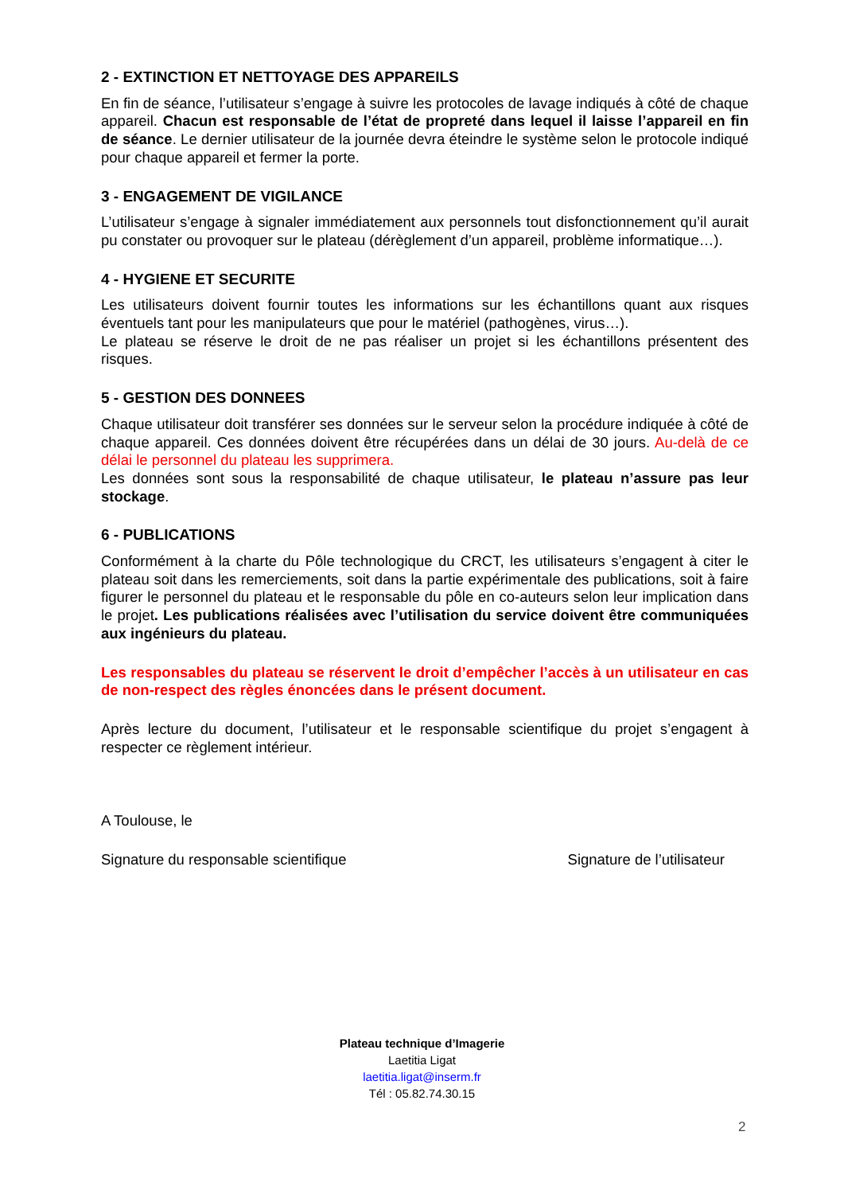2 - EXTINCTION ET NETTOYAGE DES APPAREILS
En fin de séance, l’utilisateur s’engage à suivre les protocoles de lavage indiqués à côté de chaque appareil. Chacun est responsable de l’état de propreté dans lequel il laisse l’appareil en fin de séance. Le dernier utilisateur de la journée devra éteindre le système selon le protocole indiqué pour chaque appareil et fermer la porte.
3 - ENGAGEMENT DE VIGILANCE
L’utilisateur s’engage à signaler immédiatement aux personnels tout disfonctionnement qu’il aurait pu constater ou provoquer sur le plateau (dérèglement d’un appareil, problème informatique…).
4 - HYGIENE ET SECURITE
Les utilisateurs doivent fournir toutes les informations sur les échantillons quant aux risques éventuels tant pour les manipulateurs que pour le matériel (pathogènes, virus…).
Le plateau se réserve le droit de ne pas réaliser un projet si les échantillons présentent des risques.
5 - GESTION DES DONNEES
Chaque utilisateur doit transférer ses données sur le serveur selon la procédure indiquée à côté de chaque appareil. Ces données doivent être récupérées dans un délai de 30 jours. Au-delà de ce délai le personnel du plateau les supprimera.
Les données sont sous la responsabilité de chaque utilisateur, le plateau n’assure pas leur stockage.
6 - PUBLICATIONS
Conformément à la charte du Pôle technologique du CRCT, les utilisateurs s’engagent à citer le plateau soit dans les remerciements, soit dans la partie expérimentale des publications, soit à faire figurer le personnel du plateau et le responsable du pôle en co-auteurs selon leur implication dans le projet. Les publications réalisées avec l’utilisation du service doivent être communiquées aux ingénieurs du plateau.
Les responsables du plateau se réservent le droit d’empêcher l’accès à un utilisateur en cas de non-respect des règles énoncées dans le présent document.
Après lecture du document, l’utilisateur et le responsable scientifique du projet s’engagent à respecter ce règlement intérieur.
A Toulouse, le
Signature du responsable scientifique Signature de l’utilisateur
Plateau technique d’Imagerie
Laetitia Ligat
laetitia.ligat@inserm.fr
Tél : 05.82.74.30.15
2